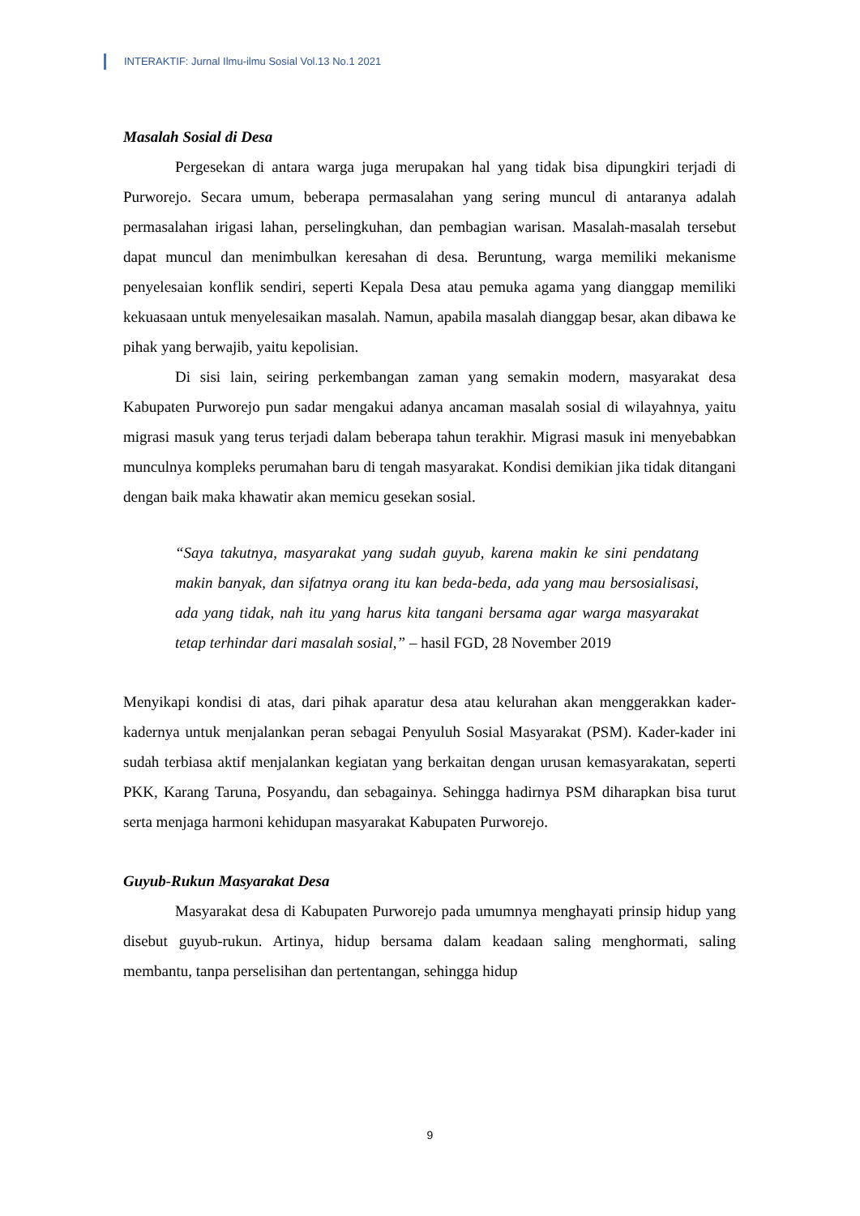INTERAKTIF: Jurnal Ilmu-ilmu Sosial Vol.13 No.1 2021
Masalah Sosial di Desa
Pergesekan di antara warga juga merupakan hal yang tidak bisa dipungkiri terjadi di Purworejo. Secara umum, beberapa permasalahan yang sering muncul di antaranya adalah permasalahan irigasi lahan, perselingkuhan, dan pembagian warisan. Masalah-masalah tersebut dapat muncul dan menimbulkan keresahan di desa. Beruntung, warga memiliki mekanisme penyelesaian konflik sendiri, seperti Kepala Desa atau pemuka agama yang dianggap memiliki kekuasaan untuk menyelesaikan masalah. Namun, apabila masalah dianggap besar, akan dibawa ke pihak yang berwajib, yaitu kepolisian.
Di sisi lain, seiring perkembangan zaman yang semakin modern, masyarakat desa Kabupaten Purworejo pun sadar mengakui adanya ancaman masalah sosial di wilayahnya, yaitu migrasi masuk yang terus terjadi dalam beberapa tahun terakhir. Migrasi masuk ini menyebabkan munculnya kompleks perumahan baru di tengah masyarakat. Kondisi demikian jika tidak ditangani dengan baik maka khawatir akan memicu gesekan sosial.
“Saya takutnya, masyarakat yang sudah guyub, karena makin ke sini pendatang makin banyak, dan sifatnya orang itu kan beda-beda, ada yang mau bersosialisasi, ada yang tidak, nah itu yang harus kita tangani bersama agar warga masyarakat tetap terhindar dari masalah sosial,” – hasil FGD, 28 November 2019
Menyikapi kondisi di atas, dari pihak aparatur desa atau kelurahan akan menggerakkan kader-kadernya untuk menjalankan peran sebagai Penyuluh Sosial Masyarakat (PSM). Kader-kader ini sudah terbiasa aktif menjalankan kegiatan yang berkaitan dengan urusan kemasyarakatan, seperti PKK, Karang Taruna, Posyandu, dan sebagainya. Sehingga hadirnya PSM diharapkan bisa turut serta menjaga harmoni kehidupan masyarakat Kabupaten Purworejo.
Guyub-Rukun Masyarakat Desa
Masyarakat desa di Kabupaten Purworejo pada umumnya menghayati prinsip hidup yang disebut guyub-rukun. Artinya, hidup bersama dalam keadaan saling menghormati, saling membantu, tanpa perselisihan dan pertentangan, sehingga hidup
9